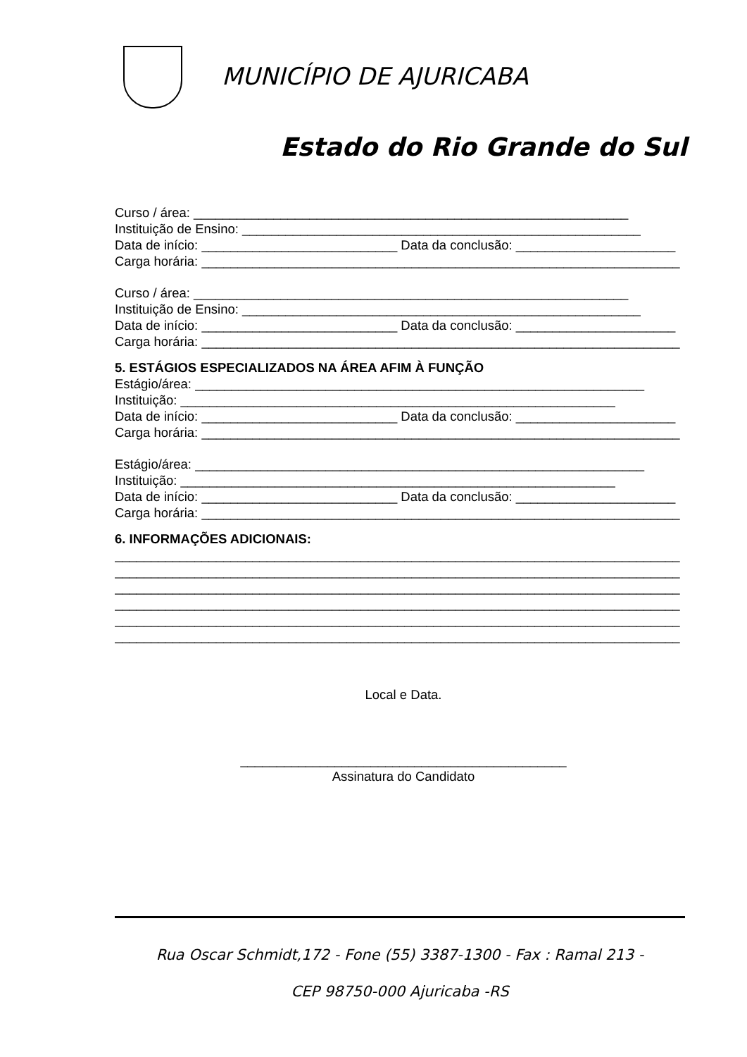MUNICÍPIO DE AJURICABA
Estado do Rio Grande do Sul
Curso / área: ____________________________________________________________
Instituição de Ensino: _______________________________________________________
Data de início: ___________________________ Data da conclusão: ______________________
Carga horária: __________________________________________________________________
Curso / área: ____________________________________________________________
Instituição de Ensino: _______________________________________________________
Data de início: ___________________________ Data da conclusão: ______________________
Carga horária: __________________________________________________________________
5. ESTÁGIOS ESPECIALIZADOS NA ÁREA AFIM À FUNÇÃO
Estágio/área: ______________________________________________________________
Instituição: ____________________________________________________________
Data de início: ___________________________ Data da conclusão: ______________________
Carga horária: __________________________________________________________________
Estágio/área: ______________________________________________________________
Instituição: ____________________________________________________________
Data de início: ___________________________ Data da conclusão: ______________________
Carga horária: __________________________________________________________________
6. INFORMAÇÕES ADICIONAIS:
______________________________________________________________________________
______________________________________________________________________________
______________________________________________________________________________
______________________________________________________________________________
______________________________________________________________________________
______________________________________________________________________________
Local e Data.
_____________________________________________
Assinatura do Candidato
Rua Oscar Schmidt,172 - Fone (55) 3387-1300 - Fax : Ramal 213 -
CEP 98750-000 Ajuricaba -RS